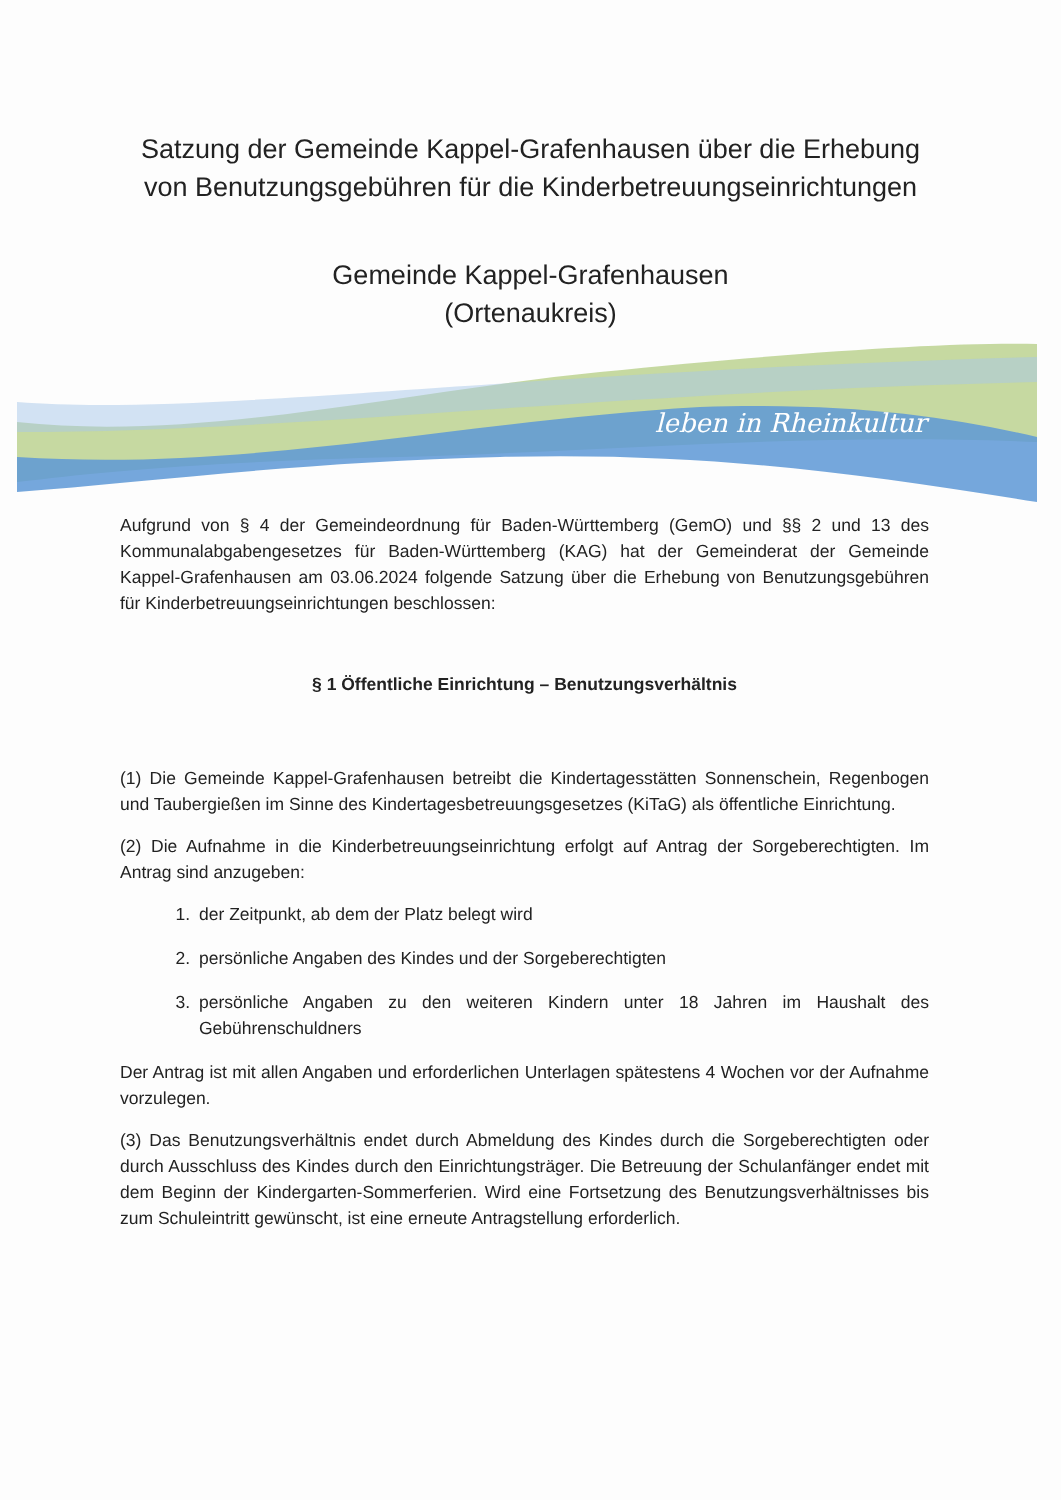Satzung der Gemeinde Kappel-Grafenhausen über die Erhebung von Benutzungsgebühren für die Kinderbetreuungseinrichtungen
Gemeinde Kappel-Grafenhausen
(Ortenaukreis)
leben in Rheinkultur
Aufgrund von § 4 der Gemeindeordnung für Baden-Württemberg (GemO) und §§ 2 und 13 des Kommunalabgabengesetzes für Baden-Württemberg (KAG) hat der Gemeinderat der Gemeinde Kappel-Grafenhausen am 03.06.2024 folgende Satzung über die Erhebung von Benutzungsgebühren für Kinderbetreuungseinrichtungen beschlossen:
§ 1 Öffentliche Einrichtung – Benutzungsverhältnis
(1) Die Gemeinde Kappel-Grafenhausen betreibt die Kindertagesstätten Sonnenschein, Regenbogen und Taubergießen im Sinne des Kindertagesbetreuungsgesetzes (KiTaG) als öffentliche Einrichtung.
(2) Die Aufnahme in die Kinderbetreuungseinrichtung erfolgt auf Antrag der Sorgeberechtigten. Im Antrag sind anzugeben:
1. der Zeitpunkt, ab dem der Platz belegt wird
2. persönliche Angaben des Kindes und der Sorgeberechtigten
3. persönliche Angaben zu den weiteren Kindern unter 18 Jahren im Haushalt des Gebührenschuldners
Der Antrag ist mit allen Angaben und erforderlichen Unterlagen spätestens 4 Wochen vor der Aufnahme vorzulegen.
(3) Das Benutzungsverhältnis endet durch Abmeldung des Kindes durch die Sorgeberechtigten oder durch Ausschluss des Kindes durch den Einrichtungsträger. Die Betreuung der Schulanfänger endet mit dem Beginn der Kindergarten-Sommerferien. Wird eine Fortsetzung des Benutzungsverhältnisses bis zum Schuleintritt gewünscht, ist eine erneute Antragstellung erforderlich.